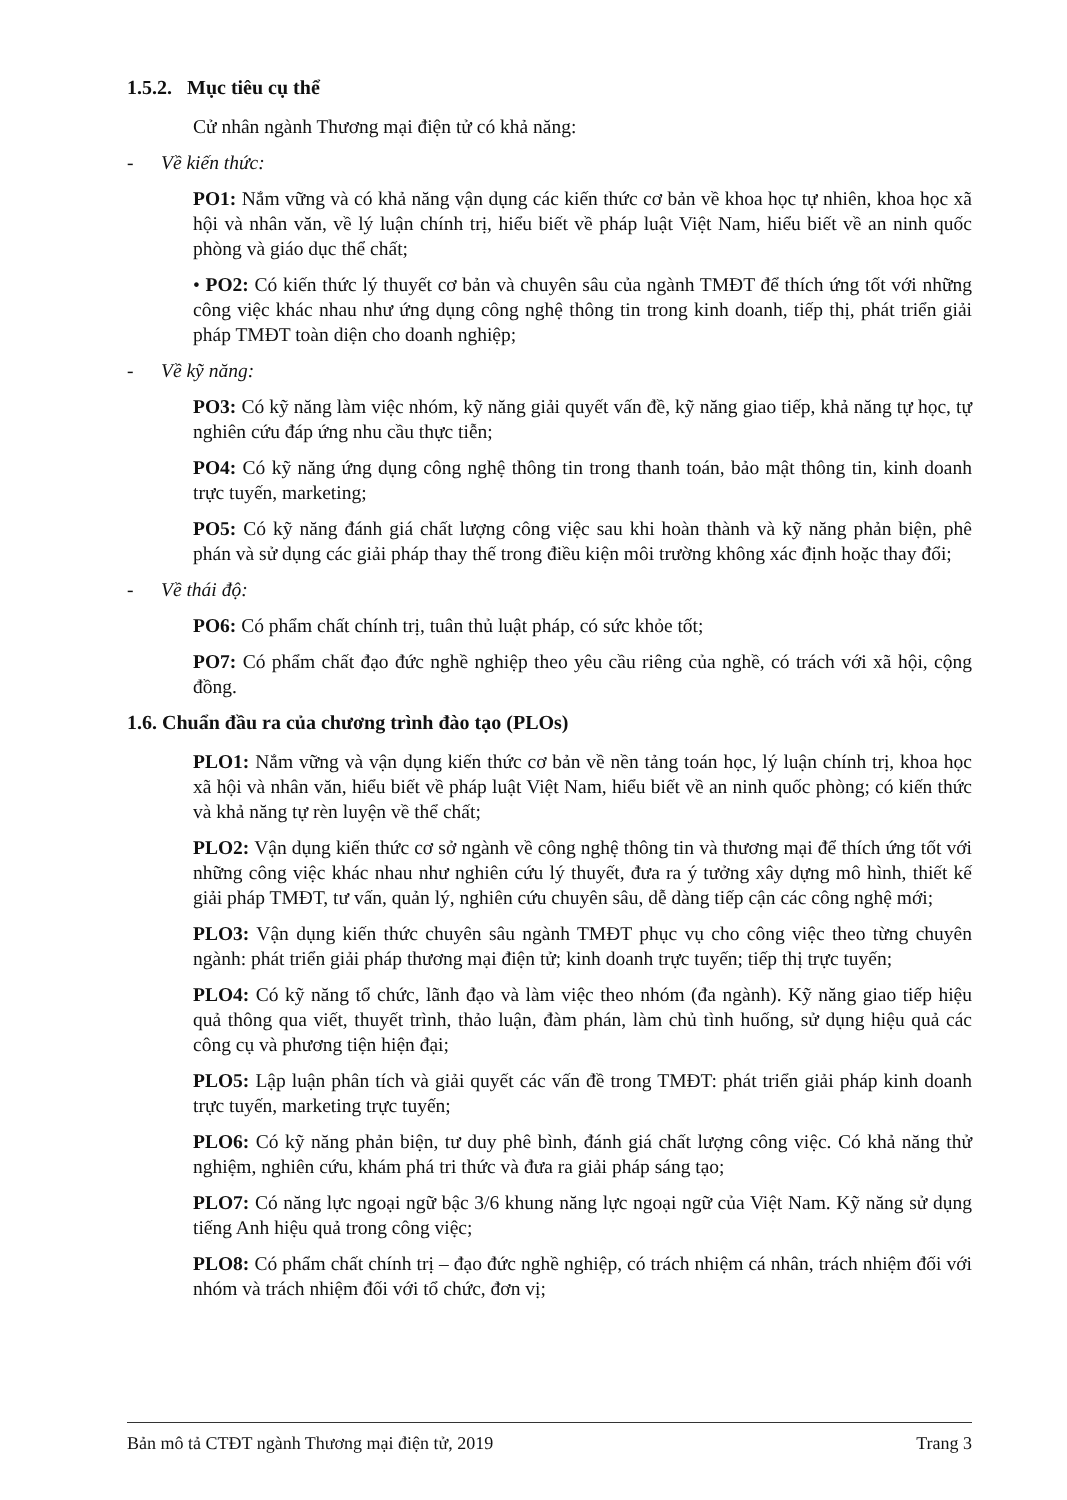1.5.2. Mục tiêu cụ thể
Cử nhân ngành Thương mại điện tử có khả năng:
- Về kiến thức:
PO1: Nắm vững và có khả năng vận dụng các kiến thức cơ bản về khoa học tự nhiên, khoa học xã hội và nhân văn, về lý luận chính trị, hiểu biết về pháp luật Việt Nam, hiểu biết về an ninh quốc phòng và giáo dục thể chất;
• PO2: Có kiến thức lý thuyết cơ bản và chuyên sâu của ngành TMĐT để thích ứng tốt với những công việc khác nhau như ứng dụng công nghệ thông tin trong kinh doanh, tiếp thị, phát triển giải pháp TMĐT toàn diện cho doanh nghiệp;
- Về kỹ năng:
PO3: Có kỹ năng làm việc nhóm, kỹ năng giải quyết vấn đề, kỹ năng giao tiếp, khả năng tự học, tự nghiên cứu đáp ứng nhu cầu thực tiễn;
PO4: Có kỹ năng ứng dụng công nghệ thông tin trong thanh toán, bảo mật thông tin, kinh doanh trực tuyến, marketing;
PO5: Có kỹ năng đánh giá chất lượng công việc sau khi hoàn thành và kỹ năng phản biện, phê phán và sử dụng các giải pháp thay thế trong điều kiện môi trường không xác định hoặc thay đổi;
- Về thái độ:
PO6: Có phẩm chất chính trị, tuân thủ luật pháp, có sức khỏe tốt;
PO7: Có phẩm chất đạo đức nghề nghiệp theo yêu cầu riêng của nghề, có trách với xã hội, cộng đồng.
1.6. Chuẩn đầu ra của chương trình đào tạo (PLOs)
PLO1: Nắm vững và vận dụng kiến thức cơ bản về nền tảng toán học, lý luận chính trị, khoa học xã hội và nhân văn, hiểu biết về pháp luật Việt Nam, hiểu biết về an ninh quốc phòng; có kiến thức và khả năng tự rèn luyện về thể chất;
PLO2: Vận dụng kiến thức cơ sở ngành về công nghệ thông tin và thương mại để thích ứng tốt với những công việc khác nhau như nghiên cứu lý thuyết, đưa ra ý tưởng xây dựng mô hình, thiết kế giải pháp TMĐT, tư vấn, quản lý, nghiên cứu chuyên sâu, dễ dàng tiếp cận các công nghệ mới;
PLO3: Vận dụng kiến thức chuyên sâu ngành TMĐT phục vụ cho công việc theo từng chuyên ngành: phát triển giải pháp thương mại điện tử; kinh doanh trực tuyến; tiếp thị trực tuyến;
PLO4: Có kỹ năng tổ chức, lãnh đạo và làm việc theo nhóm (đa ngành). Kỹ năng giao tiếp hiệu quả thông qua viết, thuyết trình, thảo luận, đàm phán, làm chủ tình huống, sử dụng hiệu quả các công cụ và phương tiện hiện đại;
PLO5: Lập luận phân tích và giải quyết các vấn đề trong TMĐT: phát triển giải pháp kinh doanh trực tuyến, marketing trực tuyến;
PLO6: Có kỹ năng phản biện, tư duy phê bình, đánh giá chất lượng công việc. Có khả năng thử nghiệm, nghiên cứu, khám phá tri thức và đưa ra giải pháp sáng tạo;
PLO7: Có năng lực ngoại ngữ bậc 3/6 khung năng lực ngoại ngữ của Việt Nam. Kỹ năng sử dụng tiếng Anh hiệu quả trong công việc;
PLO8: Có phẩm chất chính trị – đạo đức nghề nghiệp, có trách nhiệm cá nhân, trách nhiệm đối với nhóm và trách nhiệm đối với tổ chức, đơn vị;
Bản mô tả CTĐT ngành Thương mại điện tử, 2019 Trang 3